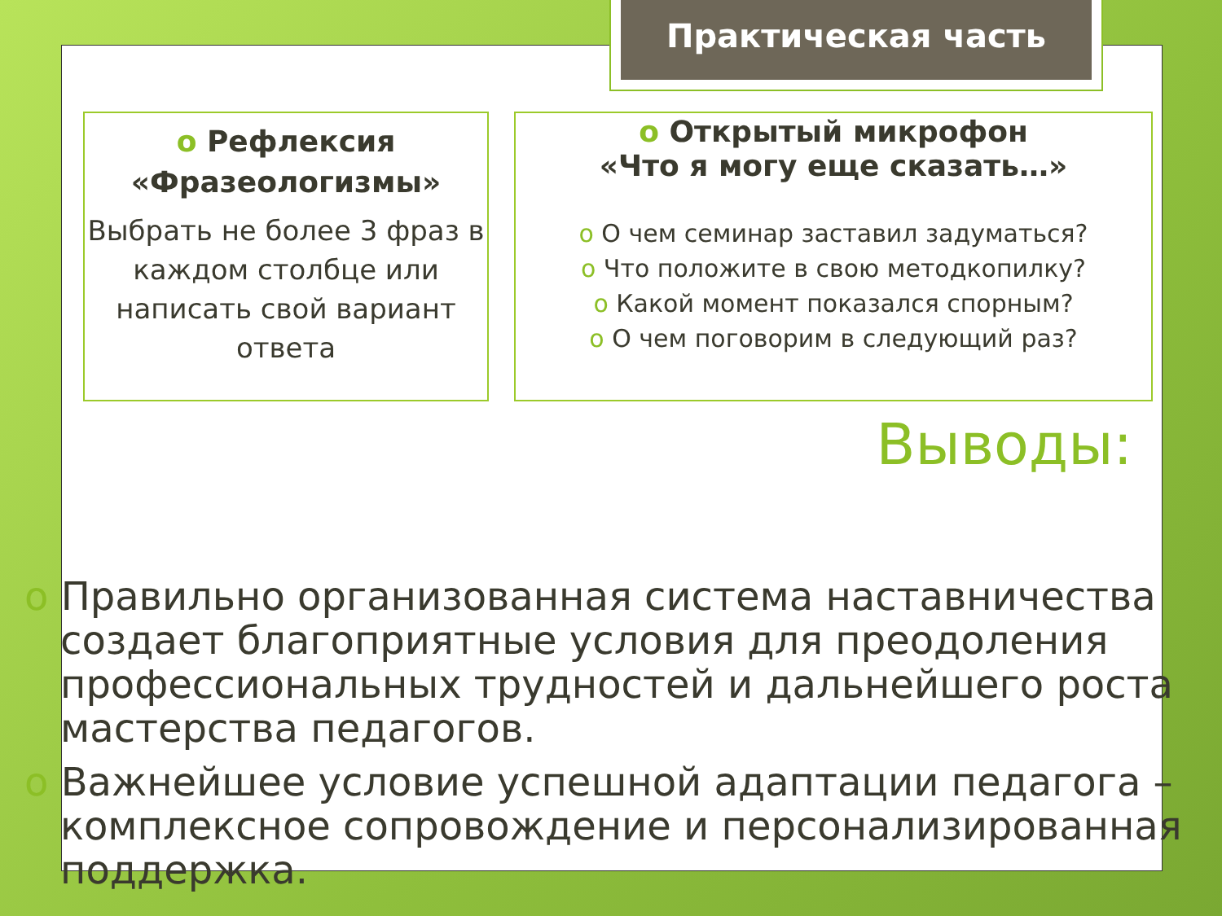Практическая часть
o Рефлексия
«Фразеологизмы»
Выбрать не более 3 фраз в каждом столбце или написать свой вариант ответа
o Открытый микрофон
«Что я могу еще сказать…»
o О чем семинар заставил задуматься?
o Что положите в свою методкопилку?
o Какой момент показался спорным?
o О чем поговорим в следующий раз?
Выводы:
o Правильно организованная система наставничества создает благоприятные условия для преодоления профессиональных трудностей и дальнейшего роста мастерства педагогов.
o Важнейшее условие успешной адаптации педагога – комплексное сопровождение и персонализированная поддержка.